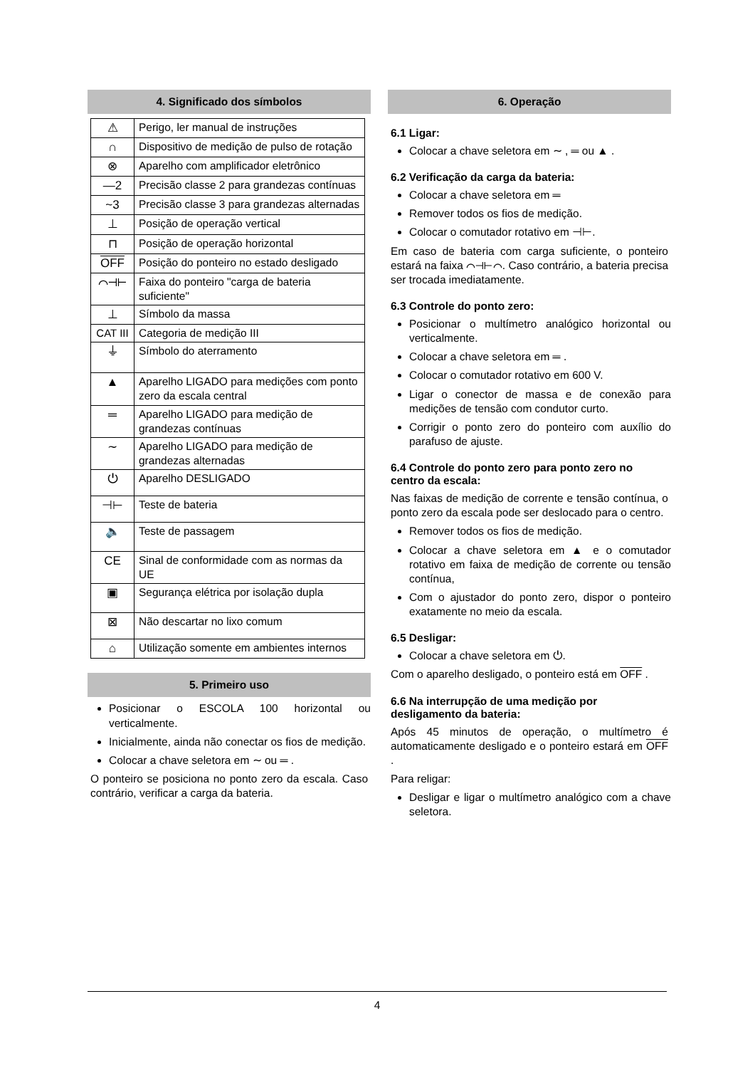4. Significado dos símbolos
| ⚠ | Perigo, ler manual de instruções |
| ∩ | Dispositivo de medição de pulso de rotação |
| ⊗ | Aparelho com amplificador eletrônico |
| —2 | Precisão classe 2 para grandezas contínuas |
| ~3 | Precisão classe 3 para grandezas alternadas |
| ⊥ | Posição de operação vertical |
| ⊓ | Posição de operação horizontal |
| OFF | Posição do ponteiro no estado desligado |
| ⌒⊣⊢ | Faixa do ponteiro "carga de bateria suficiente" |
| ⊥ | Símbolo da massa |
| CAT III | Categoria de medição III |
| ⏚ | Símbolo do aterramento |
| ▲ | Aparelho LIGADO para medições com ponto zero da escala central |
| ═ | Aparelho LIGADO para medição de grandezas contínuas |
| ∼ | Aparelho LIGADO para medição de grandezas alternadas |
| ⏻ | Aparelho DESLIGADO |
| ⊣⊢ | Teste de bateria |
| 🔈 | Teste de passagem |
| CE | Sinal de conformidade com as normas da UE |
| ▣ | Segurança elétrica por isolação dupla |
| ⊠ | Não descartar no lixo comum |
| ⌂ | Utilização somente em ambientes internos |
5. Primeiro uso
Posicionar o ESCOLA 100 horizontal ou verticalmente.
Inicialmente, ainda não conectar os fios de medição.
Colocar a chave seletora em ∼ ou ═ .
O ponteiro se posiciona no ponto zero da escala. Caso contrário, verificar a carga da bateria.
6. Operação
6.1 Ligar:
Colocar a chave seletora em ∼ , ═ ou ▲ .
6.2 Verificação da carga da bateria:
Colocar a chave seletora em ═
Remover todos os fios de medição.
Colocar o comutador rotativo em ⊣⊢.
Em caso de bateria com carga suficiente, o ponteiro estará na faixa ⌒⊣⊢⌒. Caso contrário, a bateria precisa ser trocada imediatamente.
6.3 Controle do ponto zero:
Posicionar o multímetro analógico horizontal ou verticalmente.
Colocar a chave seletora em ═ .
Colocar o comutador rotativo em 600 V.
Ligar o conector de massa e de conexão para medições de tensão com condutor curto.
Corrigir o ponto zero do ponteiro com auxílio do parafuso de ajuste.
6.4 Controle do ponto zero para ponto zero no centro da escala:
Nas faixas de medição de corrente e tensão contínua, o ponto zero da escala pode ser deslocado para o centro.
Remover todos os fios de medição.
Colocar a chave seletora em ▲ e o comutador rotativo em faixa de medição de corrente ou tensão contínua,
Com o ajustador do ponto zero, dispor o ponteiro exatamente no meio da escala.
6.5 Desligar:
Colocar a chave seletora em ⏻.
Com o aparelho desligado, o ponteiro está em OFF .
6.6 Na interrupção de uma medição por desligamento da bateria:
Após 45 minutos de operação, o multímetro é automaticamente desligado e o ponteiro estará em OFF .
Para religar:
Desligar e ligar o multímetro analógico com a chave seletora.
4